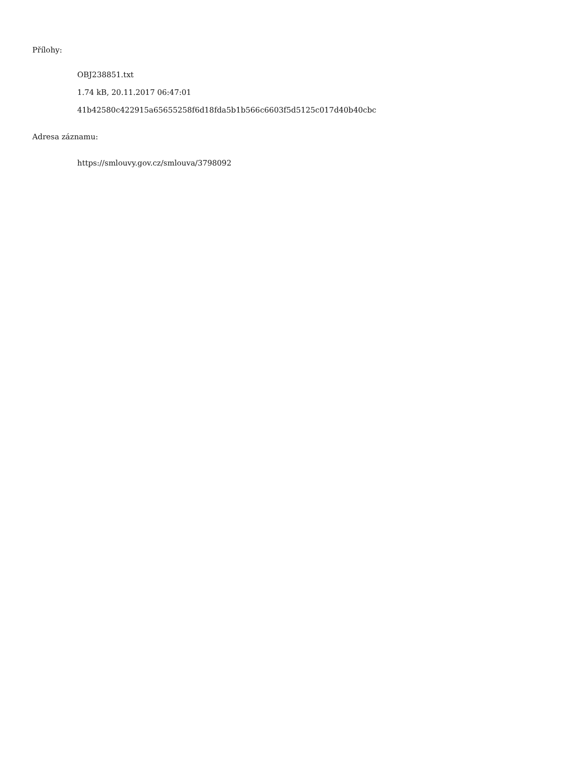Přílohy:
OBJ238851.txt
1.74 kB, 20.11.2017 06:47:01
41b42580c422915a65655258f6d18fda5b1b566c6603f5d5125c017d40b40cbc
Adresa záznamu:
https://smlouvy.gov.cz/smlouva/3798092